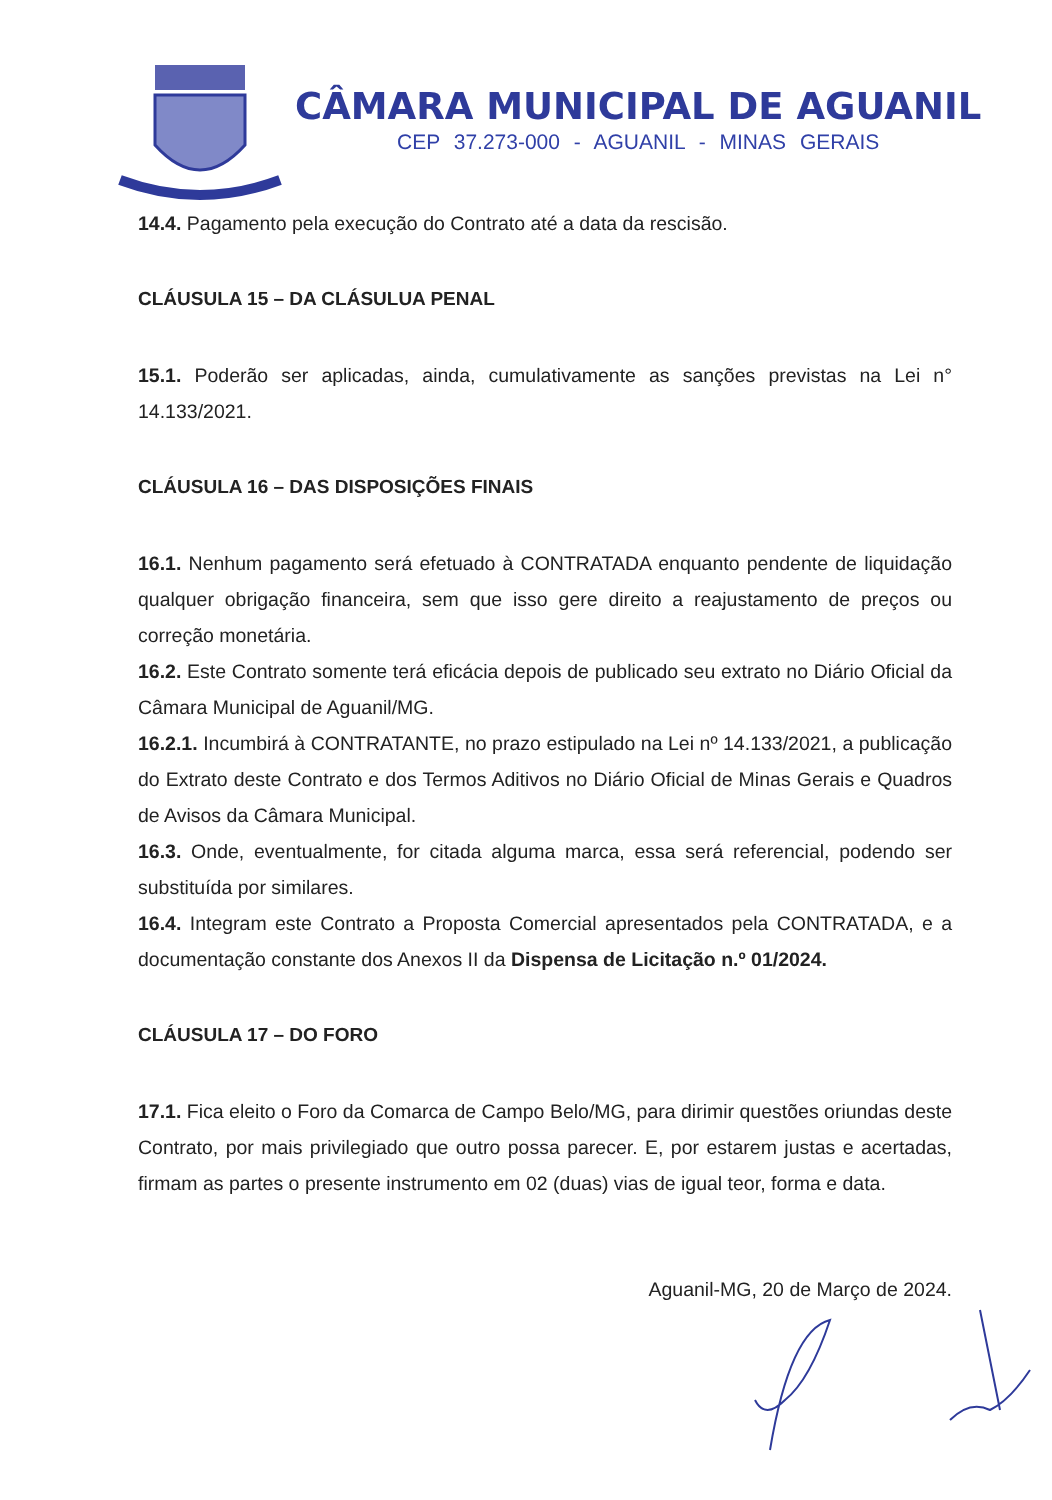CÂMARA MUNICIPAL DE AGUANIL
CEP 37.273-000 - AGUANIL - MINAS GERAIS
14.4. Pagamento pela execução do Contrato até a data da rescisão.
CLÁUSULA 15 – DA CLÁSULUA PENAL
15.1. Poderão ser aplicadas, ainda, cumulativamente as sanções previstas na Lei n° 14.133/2021.
CLÁUSULA 16 – DAS DISPOSIÇÕES FINAIS
16.1. Nenhum pagamento será efetuado à CONTRATADA enquanto pendente de liquidação qualquer obrigação financeira, sem que isso gere direito a reajustamento de preços ou correção monetária.
16.2. Este Contrato somente terá eficácia depois de publicado seu extrato no Diário Oficial da Câmara Municipal de Aguanil/MG.
16.2.1. Incumbirá à CONTRATANTE, no prazo estipulado na Lei nº 14.133/2021, a publicação do Extrato deste Contrato e dos Termos Aditivos no Diário Oficial de Minas Gerais e Quadros de Avisos da Câmara Municipal.
16.3. Onde, eventualmente, for citada alguma marca, essa será referencial, podendo ser substituída por similares.
16.4. Integram este Contrato a Proposta Comercial apresentados pela CONTRATADA, e a documentação constante dos Anexos II da Dispensa de Licitação n.º 01/2024.
CLÁUSULA 17 – DO FORO
17.1. Fica eleito o Foro da Comarca de Campo Belo/MG, para dirimir questões oriundas deste Contrato, por mais privilegiado que outro possa parecer. E, por estarem justas e acertadas, firmam as partes o presente instrumento em 02 (duas) vias de igual teor, forma e data.
Aguanil-MG, 20 de Março de 2024.